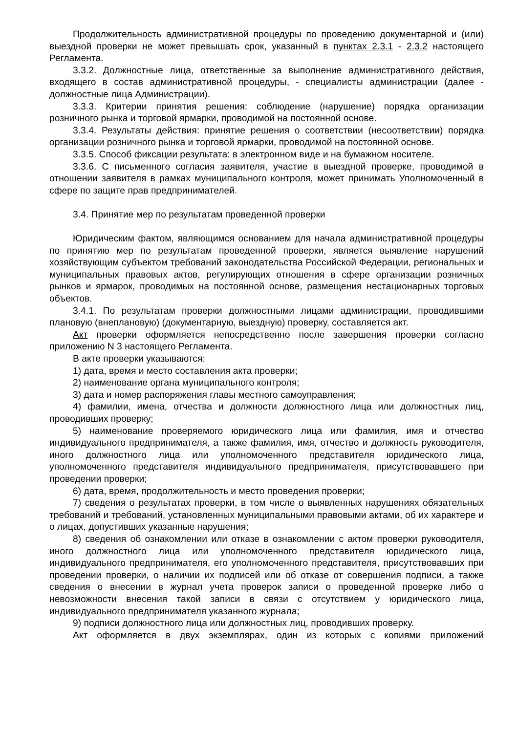Продолжительность административной процедуры по проведению документарной и (или) выездной проверки не может превышать срок, указанный в пунктах 2.3.1 - 2.3.2 настоящего Регламента.
3.3.2. Должностные лица, ответственные за выполнение административного действия, входящего в состав административной процедуры, - специалисты администрации (далее - должностные лица Администрации).
3.3.3. Критерии принятия решения: соблюдение (нарушение) порядка организации розничного рынка и торговой ярмарки, проводимой на постоянной основе.
3.3.4. Результаты действия: принятие решения о соответствии (несоответствии) порядка организации розничного рынка и торговой ярмарки, проводимой на постоянной основе.
3.3.5. Способ фиксации результата: в электронном виде и на бумажном носителе.
3.3.6. С письменного согласия заявителя, участие в выездной проверке, проводимой в отношении заявителя в рамках муниципального контроля, может принимать Уполномоченный в сфере по защите прав предпринимателей.
3.4. Принятие мер по результатам проведенной проверки
Юридическим фактом, являющимся основанием для начала административной процедуры по принятию мер по результатам проведенной проверки, является выявление нарушений хозяйствующим субъектом требований законодательства Российской Федерации, региональных и муниципальных правовых актов, регулирующих отношения в сфере организации розничных рынков и ярмарок, проводимых на постоянной основе, размещения нестационарных торговых объектов.
3.4.1. По результатам проверки должностными лицами администрации, проводившими плановую (внеплановую) (документарную, выездную) проверку, составляется акт.
Акт проверки оформляется непосредственно после завершения проверки согласно приложению N 3 настоящего Регламента.
В акте проверки указываются:
1) дата, время и место составления акта проверки;
2) наименование органа муниципального контроля;
3) дата и номер распоряжения главы местного самоуправления;
4) фамилии, имена, отчества и должности должностного лица или должностных лиц, проводивших проверку;
5) наименование проверяемого юридического лица или фамилия, имя и отчество индивидуального предпринимателя, а также фамилия, имя, отчество и должность руководителя, иного должностного лица или уполномоченного представителя юридического лица, уполномоченного представителя индивидуального предпринимателя, присутствовавшего при проведении проверки;
6) дата, время, продолжительность и место проведения проверки;
7) сведения о результатах проверки, в том числе о выявленных нарушениях обязательных требований и требований, установленных муниципальными правовыми актами, об их характере и о лицах, допустивших указанные нарушения;
8) сведения об ознакомлении или отказе в ознакомлении с актом проверки руководителя, иного должностного лица или уполномоченного представителя юридического лица, индивидуального предпринимателя, его уполномоченного представителя, присутствовавших при проведении проверки, о наличии их подписей или об отказе от совершения подписи, а также сведения о внесении в журнал учета проверок записи о проведенной проверке либо о невозможности внесения такой записи в связи с отсутствием у юридического лица, индивидуального предпринимателя указанного журнала;
9) подписи должностного лица или должностных лиц, проводивших проверку.
Акт оформляется в двух экземплярах, один из которых с копиями приложений